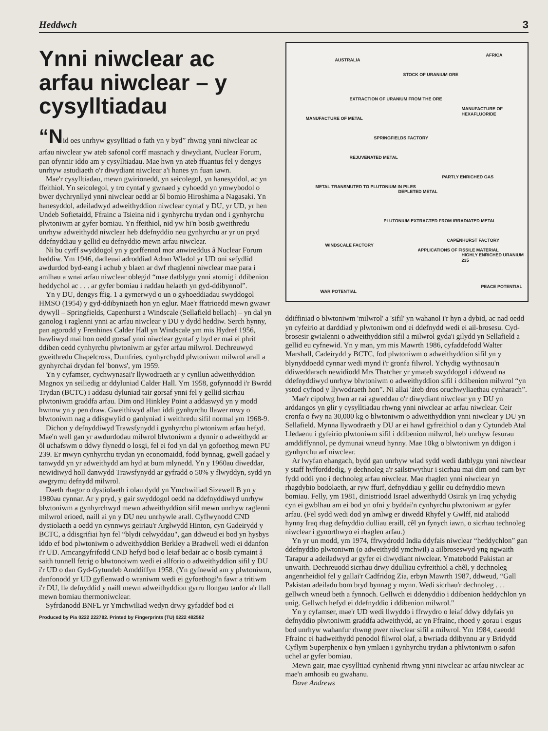Heddwch 3
Ynni niwclear ac arfau niwclear – y cysylltiadau
“Nid oes unrhyw gysylltiad o fath yn y byd” rhwng ynni niwclear ac arfau niwclear yw ateb safonol corff masnach y diwydiant, Nuclear Forum, pan ofynnir iddo am y cysylltiadau. Mae hwn yn ateb ffuantus fel y dengys unrhyw astudiaeth o'r diwydiant niwclear a'i hanes yn fuan iawn.
Mae'r cysylltiadau, mewn gwirionedd, yn seicolegol, yn hanesyddol, ac yn ffeithiol. Yn seicolegol, y tro cyntaf y gwnaed y cyhoedd yn ymwybodol o bwer dychrynllyd ynni niwclear oedd ar ôl bomio Hiroshima a Nagasaki. Yn hanesyddol, adeiladwyd adweithyddion niwclear cyntaf y DU, yr UD, yr hen Undeb Sofietaidd, Ffrainc a Tsieina nid i gynhyrchu trydan ond i gynhyrchu plwtoniwm ar gyfer bomiau. Yn ffeithiol, nid yw hi'n bosib gweithredu unrhyw adweithydd niwclear heb ddefnyddio neu gynhyrchu ar yr un pryd ddefnyddiau y gellid eu defnyddio mewn arfau niwclear.
Ni bu cyrff swyddogol yn y gorffennol mor anwireddus â Nuclear Forum heddiw. Ym 1946, dadleuai adroddiad Adran Wladol yr UD oni sefydlid awdurdod byd-eang i achub y blaen ar dwf rhaglenni niwclear mae para i amlhau a wnai arfau niwclear oblegid “mae datblygu ynni atomig i ddibenion heddychol ac . . . ar gyfer bomiau i raddau helaeth yn gyd-ddibynnol”.
Yn y DU, dengys ffig. 1 a gymerwyd o un o gyhoeddiadau swyddogol HMSO (1954) y gyd-ddibyniaeth hon yn eglur. Mae'r ffatrioedd mewn gwawr dywyll – Springfields, Capenhurst a Windscale (Sellafield bellach) – yn dal yn ganolog i raglenni ynni ac arfau niwclear y DU y dydd heddiw. Serch hynny, pan agorodd y Frenhines Calder Hall yn Windscale ym mis Hydref 1956, hawliwyd mai hon oedd gorsaf ynni niwclear gyntaf y byd er mai ei phrif ddiben oedd cynhyrchu plwtoniwm ar gyfer arfau milwrol. Dechreuwyd gweithredu Chapelcross, Dumfries, cynhyrchydd plwtoniwm milwrol arall a gynhyrchai drydan fel 'bonws', ym 1959.
Yn y cyfamser, cychwynasai'r llywodraeth ar y cynllun adweithyddion Magnox yn seiliedig ar ddyluniad Calder Hall. Ym 1958, gofynnodd i'r Bwrdd Trydan (BCTC) i addasu dyluniad tair gorsaf ynni fel y gellid sicrhau plwtoniwm graddfa arfau. Dim ond Hinkley Point a addaswyd yn y modd hwnnw yn y pen draw. Gweithiwyd allan iddi gynhyrchu llawer mwy o blwtoniwm nag a ddisgwylid o ganlyniad i weithredu sifil normal ym 1968-9.
Dichon y defnyddiwyd Trawsfynydd i gynhyrchu plwtoniwm arfau hefyd. Mae'n well gan yr awdurdodau milwrol blwtoniwm a dynnir o adweithydd ar ôl uchafswm o ddwy flynedd o losgi, fel ei fod yn dal yn gofoethog mewn PU 239. Er mwyn cynhyrchu trydan yn economaidd, fodd bynnag, gwell gadael y tanwydd yn yr adweithydd am hyd at bum mlynedd. Yn y 1960au diweddar, newidiwyd holl danwydd Trawsfynydd ar gyfradd o 50% y flwyddyn, sydd yn awgrymu defnydd milwrol.
Daeth rhagor o dystiolaeth i olau dydd yn Ymchwiliad Sizewell B yn y 1980au cynnar. Ar y pryd, y gair swyddogol oedd na ddefnyddiwyd unrhyw blwtoniwm a gynhyrchwyd mewn adweithyddion sifil mewn unrhyw raglenni milwrol erioed, naill ai yn y DU neu unrhywle arall. Cyflwynodd CND dystiolaeth a oedd yn cynnwys geiriau'r Arglwydd Hinton, cyn Gadeirydd y BCTC, a ddisgrifiai hyn fel “blydi celwyddau", gan ddweud ei bod yn hysbys iddo ef bod plwtoniwm o adweithyddion Berkley a Bradwell wedi ei ddanfon i'r UD. Amcangyfrifodd CND hefyd bod o leiaf bedair ac o bosib cymaint â saith tunnell fetrig o blwtonoiwm wedi ei allforio o adweithyddion sifil y DU i'r UD o dan Gyd-Gytundeb Amddiffyn 1958. (Yn gyfnewid am y plwtoniwm, danfonodd yr UD gyflenwad o wraniwm wedi ei gyfoethogi'n fawr a tritiwm i'r DU, lle defnyddid y naill mewn adweithyddion gyrru llongau tanfor a'r llall mewn bomiau thermoniwclear.
Syfrdanodd BNFL yr Ymchwiliad wedyn drwy gyfaddef bod ei
Produced by Pia 0222 222782. Printed by Fingerprints (TU) 0222 482582
AUSTRALIA
AFRICA
STOCK OF URANIUM ORE
EXTRACTION OF URANIUM FROM THE ORE
MANUFACTURE OF METAL
MANUFACTURE OF HEXAFLUORIDE
SPRINGFIELDS FACTORY
REJUVENATED METAL
METAL TRANSMUTED TO PLUTONIUM IN PILES
DEPLETED METAL
PARTLY ENRICHED GAS
PLUTONIUM EXTRACTED FROM IRRADIATED METAL
WINDSCALE FACTORY
CAPENHURST FACTORY
APPLICATIONS OF FISSILE MATERIAL
HIGHLY ENRICHED URANIUM 235
WAR POTENTIAL
PEACE POTENTIAL
ddiffiniad o blwtoniwm 'milwrol' a 'sifil' yn wahanol i'r hyn a dybid, ac nad oedd yn cyfeirio at darddiad y plwtoniwm ond ei ddefnydd wedi ei ail-brosesu. Cyd-brosesir gwialenni o adweithyddion sifil a milwrol gyda'i gilydd yn Sellafield a gellid eu cyfnewid. Yn y man, ym mis Mawrth 1986, cyfaddefodd Walter Marshall, Cadeirydd y BCTC, fod plwtoniwm o adweithyddion sifil yn y blynyddoedd cynnar wedi mynd i'r gronfa filwrol. Ychydig wythnosau'n ddiweddarach newidiodd Mrs Thatcher yr ymateb swyddogol i ddweud na ddefnyddiwyd unrhyw blwtoniwm o adweithyddion sifil i ddibenion milwrol “yn ystod cyfnod y llywodraeth hon”. Ni allai 'áteb dros oruchwyliaethau cynharach”.
Mae'r cipolwg hwn ar rai agweddau o'r diwydiant niwclear yn y DU yn arddangos yn glir y cysylltiadau rhwng ynni niwclear ac arfau niwclear. Ceir cronfa o fwy na 30,000 kg o blwtoniwm o adweithyddion ynni niwclear y DU yn Sellafield. Mynna llywodraeth y DU ar ei hawl gyfreithiol o dan y Cytundeb Atal Lledaenu i gyfeirio plwtoniwm sifil i ddibenion milwrol, heb unrhyw fesurau amddiffynnol, pe dymunai wneud hynny. Mae 10kg o blwtoniwm yn ddigon i gynhyrchu arf niwclear.
Ar lwyfan ehangach, bydd gan unrhyw wlad sydd wedi datblygu ynni niwclear y staff hyfforddedig, y dechnoleg a'r sailstrwythur i sicrhau mai dim ond cam byr fydd oddi yno i dechnoleg arfau niwclear. Mae rhaglen ynni niwclear yn rhagdybio bodolaeth, ar ryw ffurf, defnyddiau y gellir eu defnyddio mewn bomiau. Felly, ym 1981, dinistriodd Israel adweithydd Osirak yn Iraq ychydig cyn ei gwblhau am ei bod yn ofni y byddai'n cynhyrchu plwtoniwm ar gyfer arfau. (Fel sydd wedi dod yn amlwg er diwedd Rhyfel y Gwlff, nid ataliodd hynny Iraq rhag defnyddio dulliau eraill, cêl yn fynych iawn, o sicrhau technoleg niwclear i gynorthwyo ei rhaglen arfau.)
Yn yr un modd, ym 1974, ffrwydrodd India ddyfais niwclear “heddychlon” gan ddefnyddio plwtoniwm (o adweithydd ymchwil) a ailbroseswyd yng ngwaith Tarapur a adeiladwyd ar gyfer ei diwydiant niwclear. Ymatebodd Pakistan ar unwaith. Dechreuodd sicrhau drwy ddulliau cyfreithiol a chêl, y dechnoleg angenrheidiol fel y gallai'r Cadfridog Zia, erbyn Mawrth 1987, ddweud, “Gall Pakistan adeiladu bom bryd bynnag y mynn. Wedi sicrhau'r dechnoleg . . . gellwch wneud beth a fynnoch. Gellwch ei ddenyddio i ddibenion heddychlon yn unig. Gellwch hefyd ei ddefnyddio i ddibenion milwrol."
Yn y cyfamser, mae'r UD wedi llwyddo i ffrwydro o leiaf ddwy ddyfais yn defnyddio plwtoniwm graddfa adweithydd, ac yn Ffrainc, rhoed y gorau i esgus bod unrhyw wahanfur rhwng pwer niwclear sifil a milwrol. Ym 1984, caeodd Ffrainc ei hadweithydd penodol filwrol olaf, a bwriada ddibynnu ar y Bridydd Cyflym Superphenix o hyn ymlaen i gynhyrchu trydan a phlwtoniwm o safon uchel ar gyfer bomiau.
Mewn gair, mae cysylltiad cynhenid rhwng ynni niwclear ac arfau niwclear ac mae'n amhosib eu gwahanu.
Dave Andrews